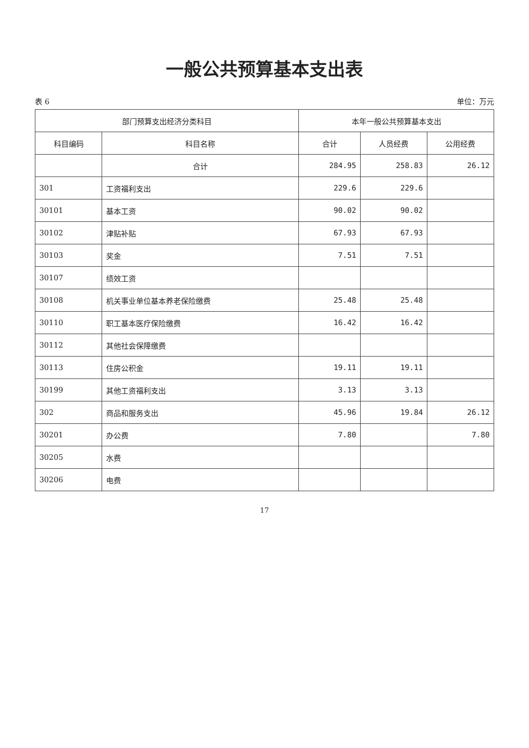一般公共预算基本支出表
表 6 单位：万元
| 部门预算支出经济分类科目 | | 本年一般公共预算基本支出 | | |
| --- | --- | --- | --- | --- |
| 科目编码 | 科目名称 | 合计 | 人员经费 | 公用经费 |
| | 合计 | 284.95 | 258.83 | 26.12 |
| 301 | 工资福利支出 | 229.6 | 229.6 | |
| 30101 | 基本工资 | 90.02 | 90.02 | |
| 30102 | 津贴补贴 | 67.93 | 67.93 | |
| 30103 | 奖金 | 7.51 | 7.51 | |
| 30107 | 绩效工资 | | | |
| 30108 | 机关事业单位基本养老保险缴费 | 25.48 | 25.48 | |
| 30110 | 职工基本医疗保险缴费 | 16.42 | 16.42 | |
| 30112 | 其他社会保障缴费 | | | |
| 30113 | 住房公积金 | 19.11 | 19.11 | |
| 30199 | 其他工资福利支出 | 3.13 | 3.13 | |
| 302 | 商品和服务支出 | 45.96 | 19.84 | 26.12 |
| 30201 | 办公费 | 7.80 | | 7.80 |
| 30205 | 水费 | | | |
| 30206 | 电费 | | | |
17